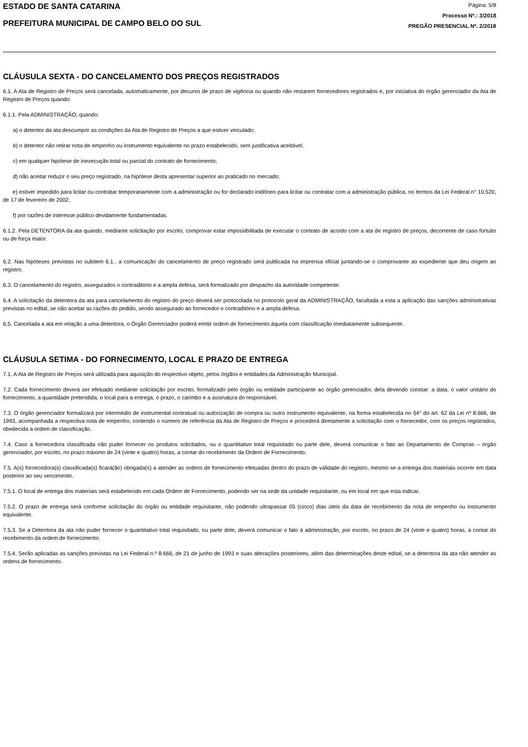ESTADO DE SANTA CATARINA
PREFEITURA MUNICIPAL DE CAMPO BELO DO SUL
Página: 5/8
Processo Nº.: 3/2018
PREGÃO PRESENCIAL Nº. 2/2018
CLÁUSULA SEXTA - DO CANCELAMENTO DOS PREÇOS REGISTRADOS
6.1. A Ata de Registro de Preços será cancelada, automaticamente, por decurso de prazo de vigência ou quando não restarem fornecedores registrados e, por iniciativa do órgão gerenciador da Ata de Registro de Preços quando:
6.1.1. Pela ADMINISTRAÇÃO, quando:
a) o detentor da ata descumprir as condições da Ata de Registro de Preços a que estiver vinculado;
b) o detentor não retirar nota de empenho ou instrumento equivalente no prazo estabelecido, sem justificativa aceitável;
c) em qualquer hipótese de inexecução total ou parcial do contrato de fornecimento;
d) não aceitar reduzir o seu preço registrado, na hipótese desta apresentar superior ao praticado no mercado;
e) estiver impedido para licitar ou contratar temporariamente com a administração ou for declarado inidôneo para licitar ou contratar com a administração pública, no termos da Lei Federal n° 10.520, de 17 de fevereiro de 2002;
f) por razões de interesse público devidamente fundamentadas.
6.1.2. Pela DETENTORA da ata quando, mediante solicitação por escrito, comprovar estar impossibilitada de executar o contrato de acordo com a ata de registro de preços, decorrente de caso fortuito ou de força maior.
6.2. Nas hipóteses previstas no subitem 6.1., a comunicação do cancelamento de preço registrado será publicada na imprensa oficial juntando-se o comprovante ao expediente que deu origem ao registro.
6.3. O cancelamento do registro, assegurados o contraditório e a ampla defesa, será formalizado por despacho da autoridade competente.
6.4. A solicitação da detentora da ata para cancelamento do registro do preço deverá ser protocolada no protocolo geral da ADMINISTRAÇÃO, facultada a esta a aplicação das sanções administrativas previstas no edital, se não aceitar as razões do pedido, sendo assegurado ao fornecedor o contraditório e a ampla defesa.
6.5. Cancelada a ata em relação a uma detentora, o Órgão Gerenciador poderá emitir ordem de fornecimento àquela com classificação imediatamente subsequente.
CLÁUSULA SETIMA - DO FORNECIMENTO, LOCAL E PRAZO DE ENTREGA
7.1. A Ata de Registro de Preços será utilizada para aquisição do respectivo objeto, pelos órgãos e entidades da Administração Municipal.
7.2. Cada fornecimento deverá ser efetuado mediante solicitação por escrito, formalizado pelo órgão ou entidade participante ao órgão gerenciador, dela devendo constar: a data, o valor unitário do fornecimento, a quantidade pretendida, o local para a entrega, o prazo, o carimbo e a assinatura do responsável.
7.3. O órgão gerenciador formalizará por intermédio de instrumental contratual ou autorização de compra ou outro instrumento equivalente, na forma estabelecida no §4° do art. 62 da Lei nº 8.666, de 1993, acompanhada a respectiva nota de empenho, contendo o número de referência da Ata de Registro de Preços e procederá diretamente a solicitação com o fornecedor, com os preços registrados, obedecida a ordem de classificação.
7.4. Caso a fornecedora classificada não puder fornecer os produtos solicitados, ou o quantitativo total requisitado ou parte dele, deverá comunicar o fato ao Departamento de Compras – órgão gerenciador, por escrito, no prazo máximo de 24 (vinte e quatro) horas, a contar do recebimento da Ordem de Fornecimento.
7.5. A(s) fornecedora(s) classificada(s) ficará(ão) obrigada(s) a atender as ordens de fornecimento efetuadas dentro do prazo de validade do registro, mesmo se a entrega dos materiais ocorrer em data posterior ao seu vencimento.
7.5.1. O local de entrega dos materiais será estabelecido em cada Ordem de Fornecimento, podendo ser na sede da unidade requisitante, ou em local em que esta indicar.
7.5.2. O prazo de entrega será conforme solicitação do órgão ou entidade requisitante, não podendo ultrapassar 05 (cinco) dias úteis da data de recebimento da nota de empenho ou instrumento equivalente.
7.5.3. Se a Detentora da ata não puder fornecer o quantitativo total requisitado, ou parte dele, deverá comunicar o fato à administração, por escrito, no prazo de 24 (vinte e quatro) horas, a contar do recebimento da ordem de fornecimento.
7.5.4. Serão aplicadas as sanções previstas na Lei Federal n.º 8.666, de 21 de junho de 1993 e suas alterações posteriores, além das determinações deste edital, se a detentora da ata não atender as ordens de fornecimento.